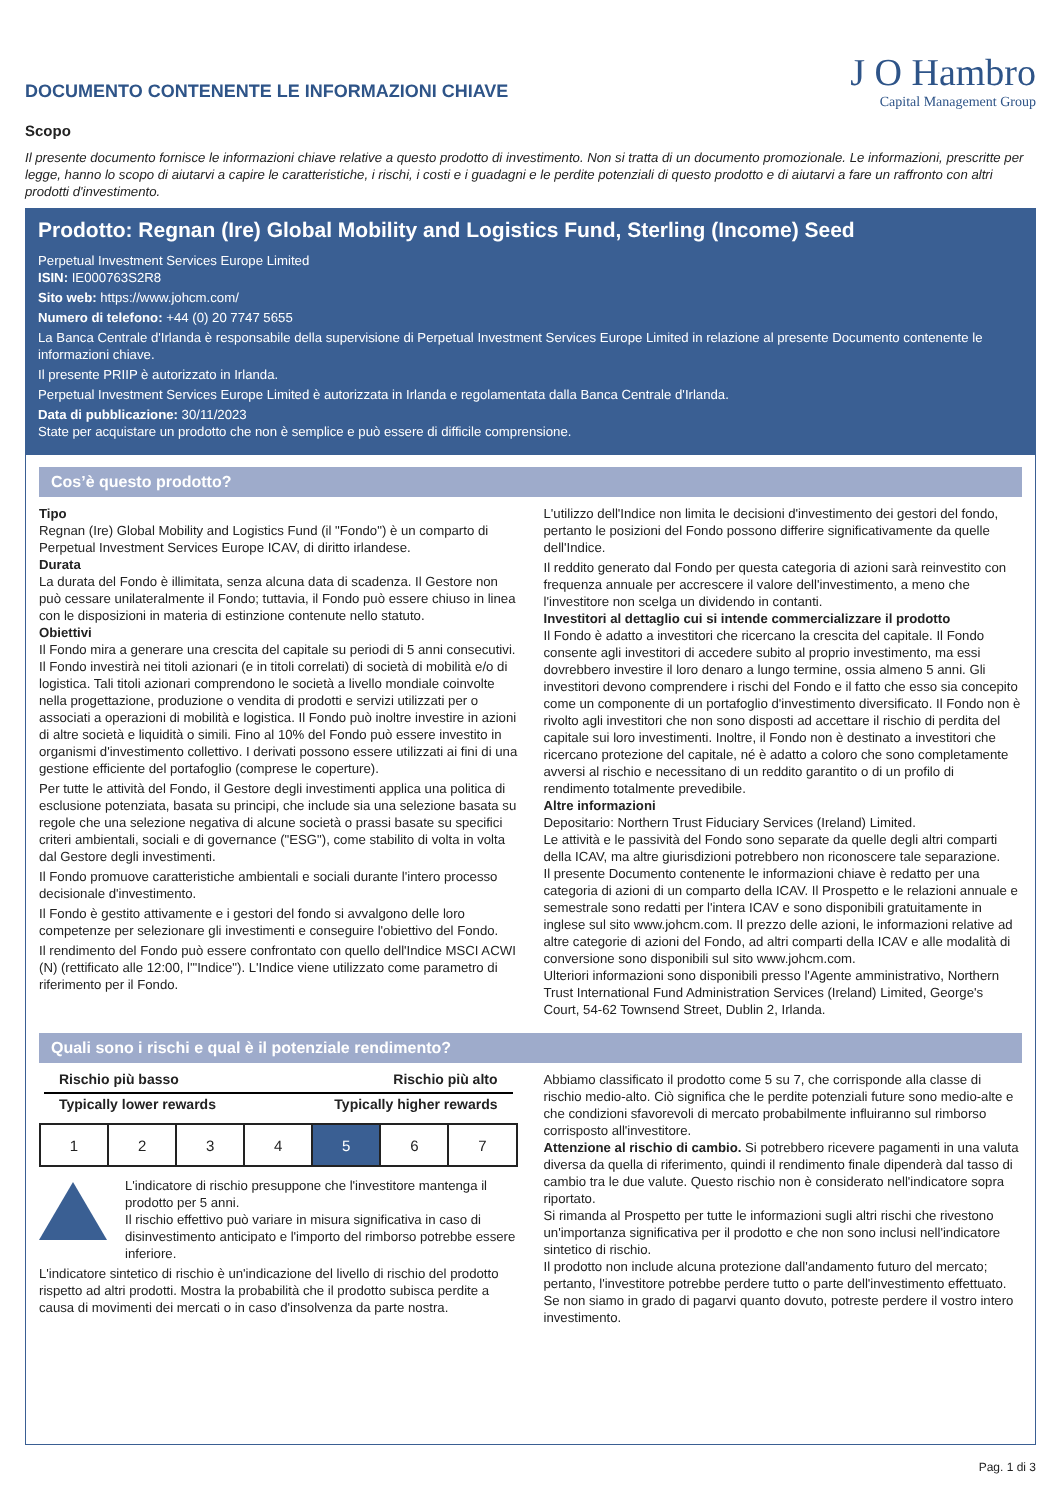DOCUMENTO CONTENENTE LE INFORMAZIONI CHIAVE
J O Hambro
Capital Management Group
Scopo
Il presente documento fornisce le informazioni chiave relative a questo prodotto di investimento. Non si tratta di un documento promozionale. Le informazioni, prescritte per legge, hanno lo scopo di aiutarvi a capire le caratteristiche, i rischi, i costi e i guadagni e le perdite potenziali di questo prodotto e di aiutarvi a fare un raffronto con altri prodotti d'investimento.
Prodotto: Regnan (Ire) Global Mobility and Logistics Fund, Sterling (Income) Seed
Perpetual Investment Services Europe Limited
ISIN: IE000763S2R8
Sito web: https://www.johcm.com/
Numero di telefono: +44 (0) 20 7747 5655
La Banca Centrale d'Irlanda è responsabile della supervisione di Perpetual Investment Services Europe Limited in relazione al presente Documento contenente le informazioni chiave.
Il presente PRIIP è autorizzato in Irlanda.
Perpetual Investment Services Europe Limited è autorizzata in Irlanda e regolamentata dalla Banca Centrale d'Irlanda.
Data di pubblicazione: 30/11/2023
State per acquistare un prodotto che non è semplice e può essere di difficile comprensione.
Cos’è questo prodotto?
Tipo
Regnan (Ire) Global Mobility and Logistics Fund (il "Fondo") è un comparto di Perpetual Investment Services Europe ICAV, di diritto irlandese.
Durata
La durata del Fondo è illimitata, senza alcuna data di scadenza. Il Gestore non può cessare unilateralmente il Fondo; tuttavia, il Fondo può essere chiuso in linea con le disposizioni in materia di estinzione contenute nello statuto.
Obiettivi
Il Fondo mira a generare una crescita del capitale su periodi di 5 anni consecutivi. Il Fondo investirà nei titoli azionari (e in titoli correlati) di società di mobilità e/o di logistica. Tali titoli azionari comprendono le società a livello mondiale coinvolte nella progettazione, produzione o vendita di prodotti e servizi utilizzati per o associati a operazioni di mobilità e logistica. Il Fondo può inoltre investire in azioni di altre società e liquidità o simili. Fino al 10% del Fondo può essere investito in organismi d'investimento collettivo. I derivati possono essere utilizzati ai fini di una gestione efficiente del portafoglio (comprese le coperture).
Per tutte le attività del Fondo, il Gestore degli investimenti applica una politica di esclusione potenziata, basata su principi, che include sia una selezione basata su regole che una selezione negativa di alcune società o prassi basate su specifici criteri ambientali, sociali e di governance ("ESG"), come stabilito di volta in volta dal Gestore degli investimenti.
Il Fondo promuove caratteristiche ambientali e sociali durante l'intero processo decisionale d'investimento.
Il Fondo è gestito attivamente e i gestori del fondo si avvalgono delle loro competenze per selezionare gli investimenti e conseguire l'obiettivo del Fondo.
Il rendimento del Fondo può essere confrontato con quello dell'Indice MSCI ACWI (N) (rettificato alle 12:00, l'"Indice"). L'Indice viene utilizzato come parametro di riferimento per il Fondo.
L'utilizzo dell'Indice non limita le decisioni d'investimento dei gestori del fondo, pertanto le posizioni del Fondo possono differire significativamente da quelle dell'Indice.
Il reddito generato dal Fondo per questa categoria di azioni sarà reinvestito con frequenza annuale per accrescere il valore dell'investimento, a meno che l'investitore non scelga un dividendo in contanti.
Investitori al dettaglio cui si intende commercializzare il prodotto
Il Fondo è adatto a investitori che ricercano la crescita del capitale. Il Fondo consente agli investitori di accedere subito al proprio investimento, ma essi dovrebbero investire il loro denaro a lungo termine, ossia almeno 5 anni. Gli investitori devono comprendere i rischi del Fondo e il fatto che esso sia concepito come un componente di un portafoglio d'investimento diversificato. Il Fondo non è rivolto agli investitori che non sono disposti ad accettare il rischio di perdita del capitale sui loro investimenti. Inoltre, il Fondo non è destinato a investitori che ricercano protezione del capitale, né è adatto a coloro che sono completamente avversi al rischio e necessitano di un reddito garantito o di un profilo di rendimento totalmente prevedibile.
Altre informazioni
Depositario: Northern Trust Fiduciary Services (Ireland) Limited.
Le attività e le passività del Fondo sono separate da quelle degli altri comparti della ICAV, ma altre giurisdizioni potrebbero non riconoscere tale separazione.
Il presente Documento contenente le informazioni chiave è redatto per una categoria di azioni di un comparto della ICAV. Il Prospetto e le relazioni annuale e semestrale sono redatti per l'intera ICAV e sono disponibili gratuitamente in inglese sul sito www.johcm.com. Il prezzo delle azioni, le informazioni relative ad altre categorie di azioni del Fondo, ad altri comparti della ICAV e alle modalità di conversione sono disponibili sul sito www.johcm.com.
Ulteriori informazioni sono disponibili presso l'Agente amministrativo, Northern Trust International Fund Administration Services (Ireland) Limited, George's Court, 54-62 Townsend Street, Dublin 2, Irlanda.
Quali sono i rischi e qual è il potenziale rendimento?
Rischio più basso Rischio più alto
Typically lower rewards Typically higher rewards
| 1 | 2 | 3 | 4 | 5 | 6 | 7 |
L'indicatore di rischio presuppone che l'investitore mantenga il prodotto per 5 anni.
Il rischio effettivo può variare in misura significativa in caso di disinvestimento anticipato e l'importo del rimborso potrebbe essere inferiore.
L'indicatore sintetico di rischio è un'indicazione del livello di rischio del prodotto rispetto ad altri prodotti. Mostra la probabilità che il prodotto subisca perdite a causa di movimenti dei mercati o in caso d'insolvenza da parte nostra.
Abbiamo classificato il prodotto come 5 su 7, che corrisponde alla classe di rischio medio-alto. Ciò significa che le perdite potenziali future sono medio-alte e che condizioni sfavorevoli di mercato probabilmente influiranno sul rimborso corrisposto all'investitore.
Attenzione al rischio di cambio. Si potrebbero ricevere pagamenti in una valuta diversa da quella di riferimento, quindi il rendimento finale dipenderà dal tasso di cambio tra le due valute. Questo rischio non è considerato nell'indicatore sopra riportato.
Si rimanda al Prospetto per tutte le informazioni sugli altri rischi che rivestono un'importanza significativa per il prodotto e che non sono inclusi nell'indicatore sintetico di rischio.
Il prodotto non include alcuna protezione dall'andamento futuro del mercato; pertanto, l'investitore potrebbe perdere tutto o parte dell'investimento effettuato.
Se non siamo in grado di pagarvi quanto dovuto, potreste perdere il vostro intero investimento.
Pag. 1 di 3